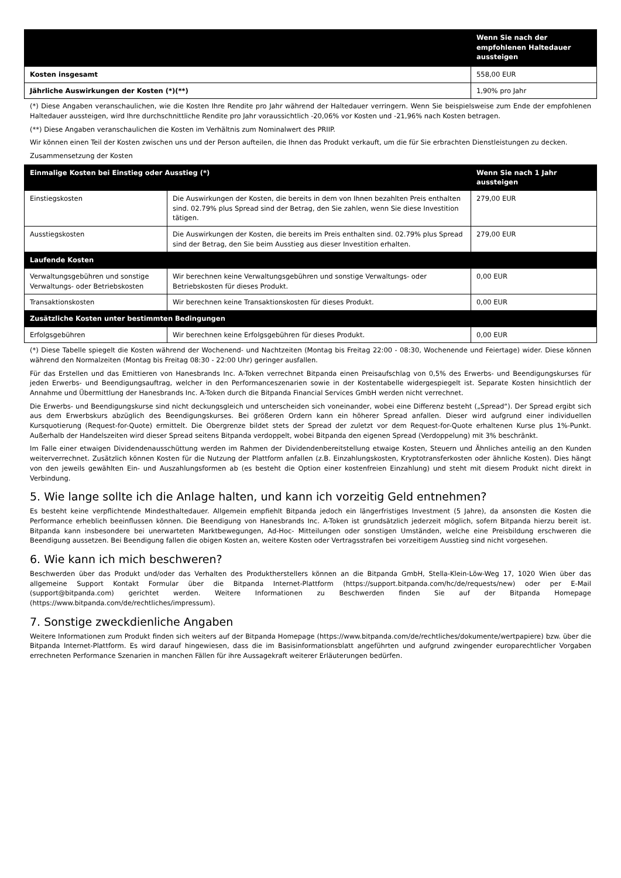| | Wenn Sie nach der empfohlenen Haltedauer aussteigen |
| --- | --- |
| Kosten insgesamt | 558,00 EUR |
| Jährliche Auswirkungen der Kosten (*)(**) | 1,90% pro Jahr |
(*) Diese Angaben veranschaulichen, wie die Kosten Ihre Rendite pro Jahr während der Haltedauer verringern. Wenn Sie beispielsweise zum Ende der empfohlenen Haltedauer aussteigen, wird Ihre durchschnittliche Rendite pro Jahr voraussichtlich -20,06% vor Kosten und -21,96% nach Kosten betragen.
(**) Diese Angaben veranschaulichen die Kosten im Verhältnis zum Nominalwert des PRIIP.
Wir können einen Teil der Kosten zwischen uns und der Person aufteilen, die Ihnen das Produkt verkauft, um die für Sie erbrachten Dienstleistungen zu decken.
Zusammensetzung der Kosten
| Einmalige Kosten bei Einstieg oder Ausstieg (*) | | Wenn Sie nach 1 Jahr aussteigen |
| --- | --- | --- |
| Einstiegskosten | Die Auswirkungen der Kosten, die bereits in dem von Ihnen bezahlten Preis enthalten sind. 02.79% plus Spread sind der Betrag, den Sie zahlen, wenn Sie diese Investition tätigen. | 279,00 EUR |
| Ausstiegskosten | Die Auswirkungen der Kosten, die bereits im Preis enthalten sind. 02.79% plus Spread sind der Betrag, den Sie beim Ausstieg aus dieser Investition erhalten. | 279,00 EUR |
| Laufende Kosten | | |
| Verwaltungsgebühren und sonstige Verwaltungs- oder Betriebskosten | Wir berechnen keine Verwaltungsgebühren und sonstige Verwaltungs- oder Betriebskosten für dieses Produkt. | 0,00 EUR |
| Transaktionskosten | Wir berechnen keine Transaktionskosten für dieses Produkt. | 0,00 EUR |
| Zusätzliche Kosten unter bestimmten Bedingungen | | |
| Erfolgsgebühren | Wir berechnen keine Erfolgsgebühren für dieses Produkt. | 0,00 EUR |
(*) Diese Tabelle spiegelt die Kosten während der Wochenend- und Nachtzeiten (Montag bis Freitag 22:00 - 08:30, Wochenende und Feiertage) wider. Diese können während den Normalzeiten (Montag bis Freitag 08:30 - 22:00 Uhr) geringer ausfallen.
Für das Erstellen und das Emittieren von Hanesbrands Inc. A-Token verrechnet Bitpanda einen Preisaufschlag von 0,5% des Erwerbs- und Beendigungskurses für jeden Erwerbs- und Beendigungsauftrag, welcher in den Performanceszenarien sowie in der Kostentabelle widergespiegelt ist. Separate Kosten hinsichtlich der Annahme und Übermittlung der Hanesbrands Inc. A-Token durch die Bitpanda Financial Services GmbH werden nicht verrechnet.
Die Erwerbs- und Beendigungskurse sind nicht deckungsgleich und unterscheiden sich voneinander, wobei eine Differenz besteht („Spread“). Der Spread ergibt sich aus dem Erwerbskurs abzüglich des Beendigungskurses. Bei größeren Ordern kann ein höherer Spread anfallen. Dieser wird aufgrund einer individuellen Kursquotierung (Request-for-Quote) ermittelt. Die Obergrenze bildet stets der Spread der zuletzt vor dem Request-for-Quote erhaltenen Kurse plus 1%-Punkt. Außerhalb der Handelszeiten wird dieser Spread seitens Bitpanda verdoppelt, wobei Bitpanda den eigenen Spread (Verdoppelung) mit 3% beschränkt.
Im Falle einer etwaigen Dividendenausschüttung werden im Rahmen der Dividendenbereitstellung etwaige Kosten, Steuern und Ähnliches anteilig an den Kunden weiterverrechnet. Zusätzlich können Kosten für die Nutzung der Plattform anfallen (z.B. Einzahlungskosten, Kryptotransferkosten oder ähnliche Kosten). Dies hängt von den jeweils gewählten Ein- und Auszahlungsformen ab (es besteht die Option einer kostenfreien Einzahlung) und steht mit diesem Produkt nicht direkt in Verbindung.
5. Wie lange sollte ich die Anlage halten, und kann ich vorzeitig Geld entnehmen?
Es besteht keine verpflichtende Mindesthaltedauer. Allgemein empfiehlt Bitpanda jedoch ein längerfristiges Investment (5 Jahre), da ansonsten die Kosten die Performance erheblich beeinflussen können. Die Beendigung von Hanesbrands Inc. A-Token ist grundsätzlich jederzeit möglich, sofern Bitpanda hierzu bereit ist. Bitpanda kann insbesondere bei unerwarteten Marktbewegungen, Ad-Hoc- Mitteilungen oder sonstigen Umständen, welche eine Preisbildung erschweren die Beendigung aussetzen. Bei Beendigung fallen die obigen Kosten an, weitere Kosten oder Vertragsstrafen bei vorzeitigem Ausstieg sind nicht vorgesehen.
6. Wie kann ich mich beschweren?
Beschwerden über das Produkt und/oder das Verhalten des Produktherstellers können an die Bitpanda GmbH, Stella-Klein-Löw-Weg 17, 1020 Wien über das allgemeine Support Kontakt Formular über die Bitpanda Internet-Plattform (https://support.bitpanda.com/hc/de/requests/new) oder per E-Mail (support@bitpanda.com) gerichtet werden. Weitere Informationen zu Beschwerden finden Sie auf der Bitpanda Homepage (https://www.bitpanda.com/de/rechtliches/impressum).
7. Sonstige zweckdienliche Angaben
Weitere Informationen zum Produkt finden sich weiters auf der Bitpanda Homepage (https://www.bitpanda.com/de/rechtliches/dokumente/wertpapiere) bzw. über die Bitpanda Internet-Plattform. Es wird darauf hingewiesen, dass die im Basisinformationsblatt angeführten und aufgrund zwingender europarechtlicher Vorgaben errechneten Performance Szenarien in manchen Fällen für ihre Aussagekraft weiterer Erläuterungen bedürfen.